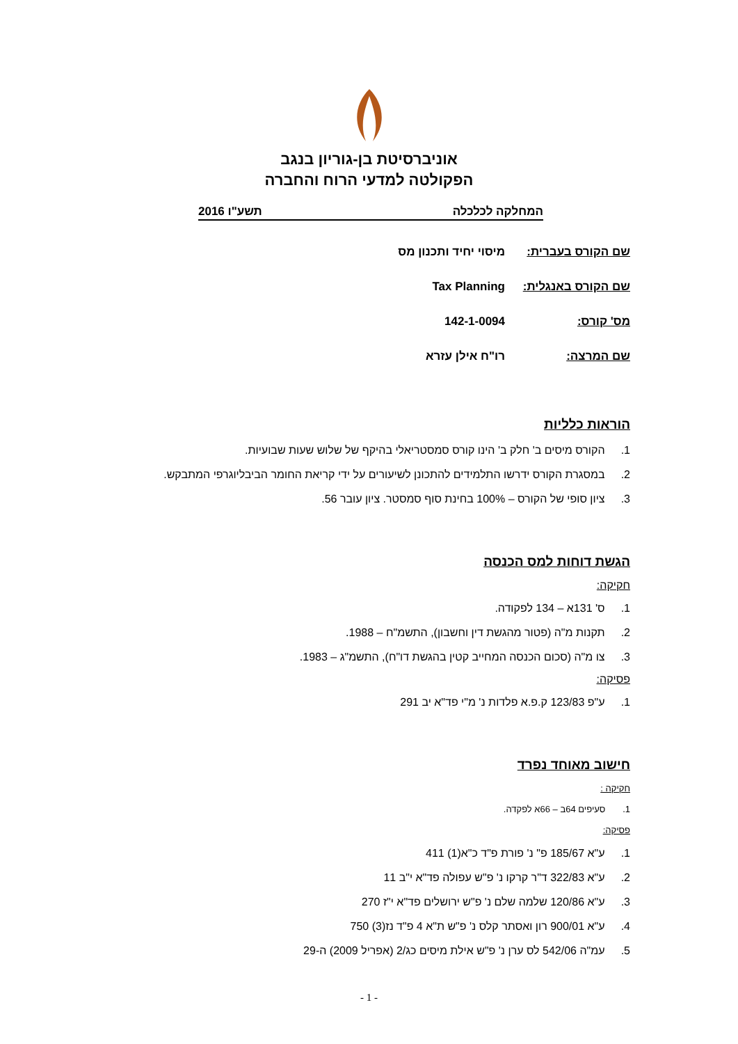אוניברסיטת בן-גוריון בנגב
הפקולטה למדעי הרוח והחברה
המחלקה לכלכלה תשע"ו 2016
שם הקורס בעברית: מיסוי יחיד ותכנון מס
שם הקורס באנגלית: Tax Planning
מס' קורס: 142-1-0094
שם המרצה: רו"ח אילן עזרא
הוראות כלליות
1. הקורס מיסים ב' חלק ב' הינו קורס סמסטריאלי בהיקף של שלוש שעות שבועיות.
2. במסגרת הקורס ידרשו התלמידים להתכונן לשיעורים על ידי קריאת החומר הביבליוגרפי המתבקש.
3. ציון סופי של הקורס – 100% בחינת סוף סמסטר. ציון עובר 56.
הגשת דוחות למס הכנסה
חקיקה:
1. ס' 131א – 134 לפקודה.
2. תקנות מ"ה (פטור מהגשת דין וחשבון), התשמ"ח – 1988.
3. צו מ"ה (סכום הכנסה המחייב קטין בהגשת דו"ח), התשמ"ג – 1983.
פסיקה:
1. ע"פ 123/83 ק.פ.א פלדות נ' מ"י פד"א יב 291
חישוב מאוחד נפרד
חקיקה :
1. סעיפים 64ב – 66א לפקדה.
פסיקה:
1. ע"א 185/67 פ" נ' פורת פ"ד כ"א(1) 411
2. ע"א 322/83 ד"ר קרקו נ' פ"ש עפולה פד"א י"ב 11
3. ע"א 120/86 שלמה שלם נ' פ"ש ירושלים פד"א י"ז 270
4. ע"א 900/01 רון ואסתר קלס נ' פ"ש ת"א 4 פ"ד נז(3) 750
5. עמ"ה 542/06 לס ערן נ' פ"ש אילת מיסים כג/2 (אפריל 2009) ה-29
- 1 -